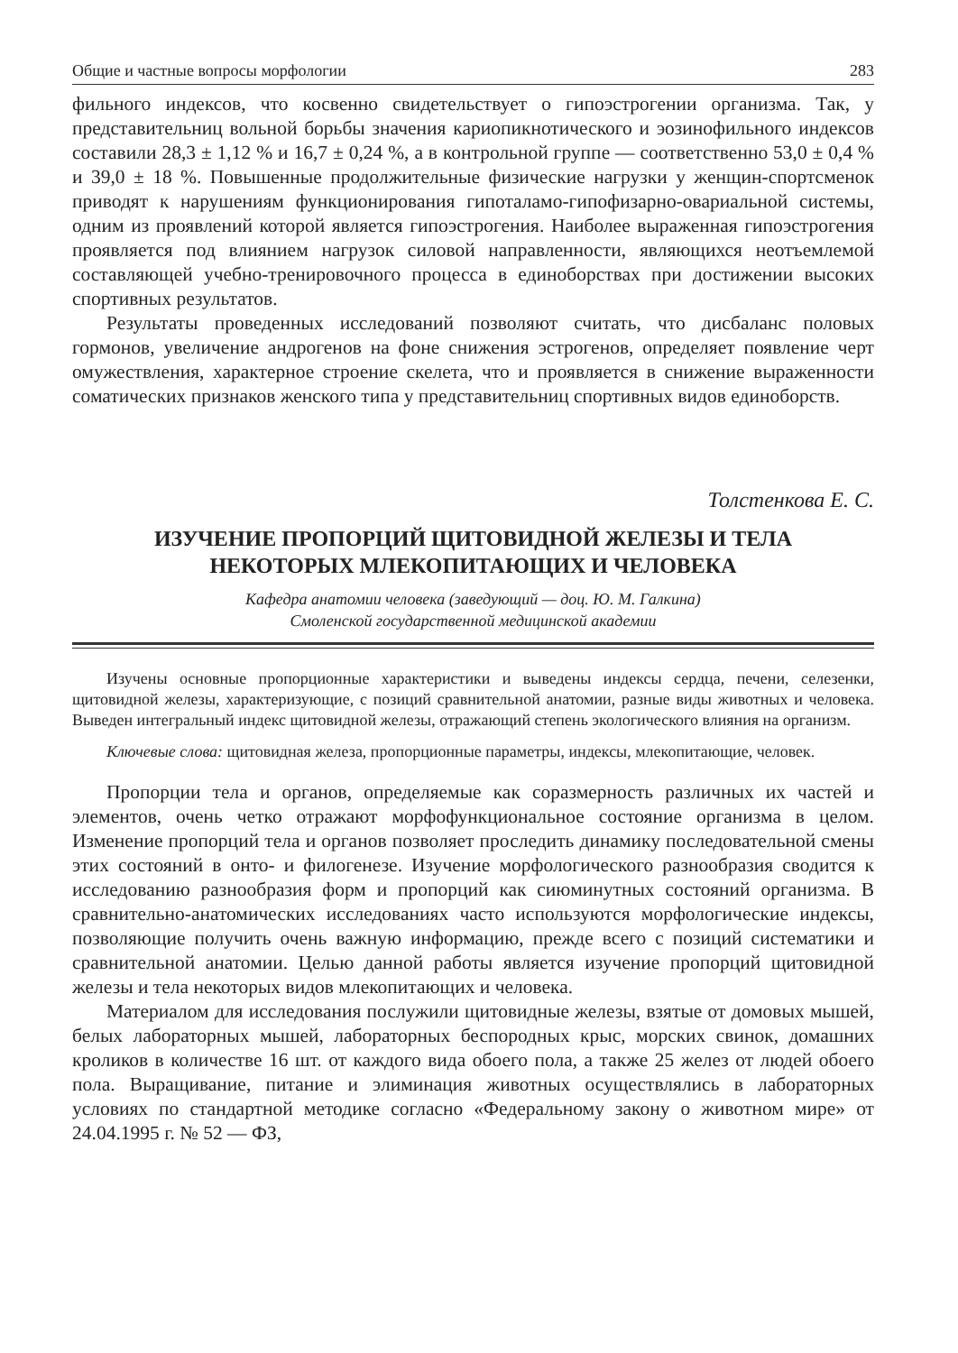Общие и частные вопросы морфологии 283
фильного индексов, что косвенно свидетельствует о гипоэстрогении организма. Так, у представительниц вольной борьбы значения кариопикнотического и эозинофильного индексов составили 28,3 ± 1,12 % и 16,7 ± 0,24 %, а в контрольной группе — соответственно 53,0 ± 0,4 % и 39,0 ± 18 %. Повышенные продолжительные физические нагрузки у женщин-спортсменок приводят к нарушениям функционирования гипоталамо-гипофизарно-овариальной системы, одним из проявлений которой является гипоэстрогения. Наиболее выраженная гипоэстрогения проявляется под влиянием нагрузок силовой направленности, являющихся неотъемлемой составляющей учебно-тренировочного процесса в единоборствах при достижении высоких спортивных результатов.
Результаты проведенных исследований позволяют считать, что дисбаланс половых гормонов, увеличение андрогенов на фоне снижения эстрогенов, определяет появление черт омужествления, характерное строение скелета, что и проявляется в снижение выраженности соматических признаков женского типа у представительниц спортивных видов единоборств.
Толстенкова Е. С.
ИЗУЧЕНИЕ ПРОПОРЦИЙ ЩИТОВИДНОЙ ЖЕЛЕЗЫ И ТЕЛА
НЕКОТОРЫХ МЛЕКОПИТАЮЩИХ И ЧЕЛОВЕКА
Кафедра анатомии человека (заведующий — доц. Ю. М. Галкина)
Смоленской государственной медицинской академии
Изучены основные пропорционные характеристики и выведены индексы сердца, печени, селезенки, щитовидной железы, характеризующие, с позиций сравнительной анатомии, разные виды животных и человека. Выведен интегральный индекс щитовидной железы, отражающий степень экологического влияния на организм.
Ключевые слова: щитовидная железа, пропорционные параметры, индексы, млекопитающие, человек.
Пропорции тела и органов, определяемые как соразмерность различных их частей и элементов, очень четко отражают морфофункциональное состояние организма в целом. Изменение пропорций тела и органов позволяет проследить динамику последовательной смены этих состояний в онто- и филогенезе. Изучение морфологического разнообразия сводится к исследованию разнообразия форм и пропорций как сиюминутных состояний организма. В сравнительно-анатомических исследованиях часто используются морфологические индексы, позволяющие получить очень важную информацию, прежде всего с позиций систематики и сравнительной анатомии. Целью данной работы является изучение пропорций щитовидной железы и тела некоторых видов млекопитающих и человека.
Материалом для исследования послужили щитовидные железы, взятые от домовых мышей, белых лабораторных мышей, лабораторных беспородных крыс, морских свинок, домашних кроликов в количестве 16 шт. от каждого вида обоего пола, а также 25 желез от людей обоего пола. Выращивание, питание и элиминация животных осуществлялись в лабораторных условиях по стандартной методике согласно «Федеральному закону о животном мире» от 24.04.1995 г. № 52 — ФЗ,